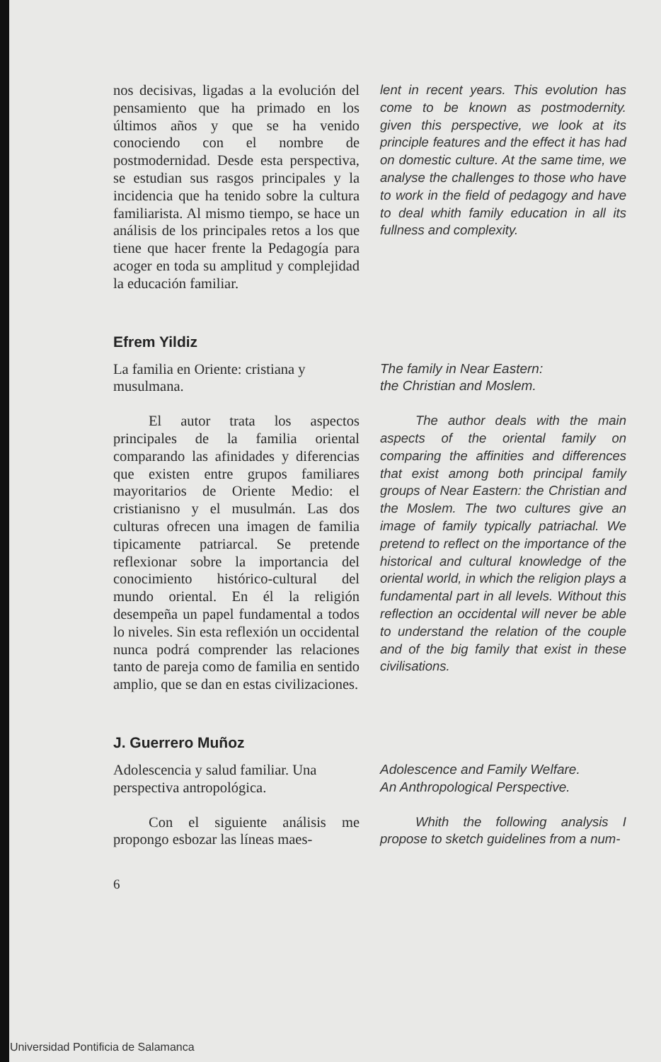nos decisivas, ligadas a la evolución del pensamiento que ha primado en los últimos años y que se ha venido conociendo con el nombre de postmodernidad. Desde esta perspectiva, se estudian sus rasgos principales y la incidencia que ha tenido sobre la cultura familiarista. Al mismo tiempo, se hace un análisis de los principales retos a los que tiene que hacer frente la Pedagogía para acoger en toda su amplitud y complejidad la educación familiar.
lent in recent years. This evolution has come to be known as postmodernity. given this perspective, we look at its principle features and the effect it has had on domestic culture. At the same time, we analyse the challenges to those who have to work in the field of pedagogy and have to deal whith family education in all its fullness and complexity.
Efrem Yildiz
La familia en Oriente: cristiana y musulmana.
The family in Near Eastern:
the Christian and Moslem.
El autor trata los aspectos principales de la familia oriental comparando las afinidades y diferencias que existen entre grupos familiares mayoritarios de Oriente Medio: el cristianisno y el musulmán. Las dos culturas ofrecen una imagen de familia tipicamente patriarcal. Se pretende reflexionar sobre la importancia del conocimiento histórico-cultural del mundo oriental. En él la religión desempeña un papel fundamental a todos lo niveles. Sin esta reflexión un occidental nunca podrá comprender las relaciones tanto de pareja como de familia en sentido amplio, que se dan en estas civilizaciones.
The author deals with the main aspects of the oriental family on comparing the affinities and differences that exist among both principal family groups of Near Eastern: the Christian and the Moslem. The two cultures give an image of family typically patriachal. We pretend to reflect on the importance of the historical and cultural knowledge of the oriental world, in which the religion plays a fundamental part in all levels. Without this reflection an occidental will never be able to understand the relation of the couple and of the big family that exist in these civilisations.
J. Guerrero Muñoz
Adolescencia y salud familiar. Una perspectiva antropológica.
Adolescence and Family Welfare.
An Anthropological Perspective.
Con el siguiente análisis me propongo esbozar las líneas maes-
Whith the following analysis I propose to sketch guidelines from a num-
6
Universidad Pontificia de Salamanca